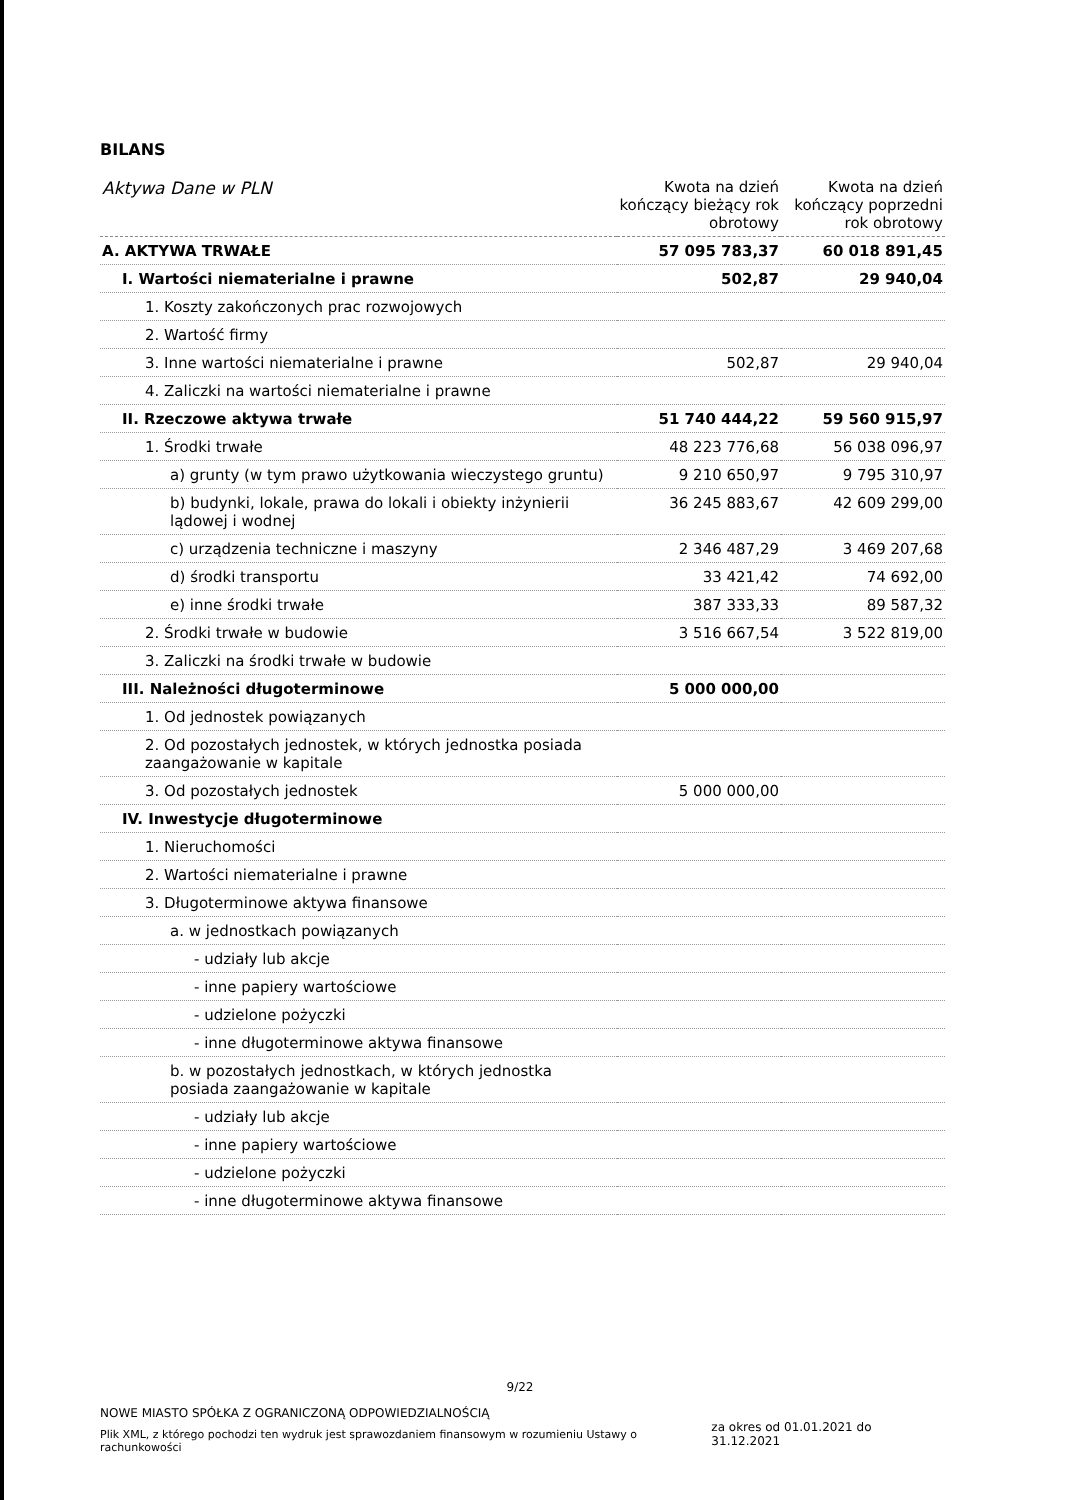BILANS
| Aktywa Dane w PLN | Kwota na dzień kończący bieżący rok obrotowy | Kwota na dzień kończący poprzedni rok obrotowy |
| --- | --- | --- |
| A. AKTYWA TRWAŁE | 57 095 783,37 | 60 018 891,45 |
| I. Wartości niematerialne i prawne | 502,87 | 29 940,04 |
| 1. Koszty zakończonych prac rozwojowych | | |
| 2. Wartość firmy | | |
| 3. Inne wartości niematerialne i prawne | 502,87 | 29 940,04 |
| 4. Zaliczki na wartości niematerialne i prawne | | |
| II. Rzeczowe aktywa trwałe | 51 740 444,22 | 59 560 915,97 |
| 1. Środki trwałe | 48 223 776,68 | 56 038 096,97 |
| a) grunty (w tym prawo użytkowania wieczystego gruntu) | 9 210 650,97 | 9 795 310,97 |
| b) budynki, lokale, prawa do lokali i obiekty inżynierii lądowej i wodnej | 36 245 883,67 | 42 609 299,00 |
| c) urządzenia techniczne i maszyny | 2 346 487,29 | 3 469 207,68 |
| d) środki transportu | 33 421,42 | 74 692,00 |
| e) inne środki trwałe | 387 333,33 | 89 587,32 |
| 2. Środki trwałe w budowie | 3 516 667,54 | 3 522 819,00 |
| 3. Zaliczki na środki trwałe w budowie | | |
| III. Należności długoterminowe | 5 000 000,00 | |
| 1. Od jednostek powiązanych | | |
| 2. Od pozostałych jednostek, w których jednostka posiada zaangażowanie w kapitale | | |
| 3. Od pozostałych jednostek | 5 000 000,00 | |
| IV. Inwestycje długoterminowe | | |
| 1. Nieruchomości | | |
| 2. Wartości niematerialne i prawne | | |
| 3. Długoterminowe aktywa finansowe | | |
| a. w jednostkach powiązanych | | |
| - udziały lub akcje | | |
| - inne papiery wartościowe | | |
| - udzielone pożyczki | | |
| - inne długoterminowe aktywa finansowe | | |
| b. w pozostałych jednostkach, w których jednostka posiada zaangażowanie w kapitale | | |
| - udziały lub akcje | | |
| - inne papiery wartościowe | | |
| - udzielone pożyczki | | |
| - inne długoterminowe aktywa finansowe | | |
9/22
NOWE MIASTO SPÓŁKA Z OGRANICZONĄ ODPOWIEDZIALNOŚCIĄ
Plik XML, z którego pochodzi ten wydruk jest sprawozdaniem finansowym w rozumieniu Ustawy o rachunkowości
za okres od 01.01.2021 do 31.12.2021